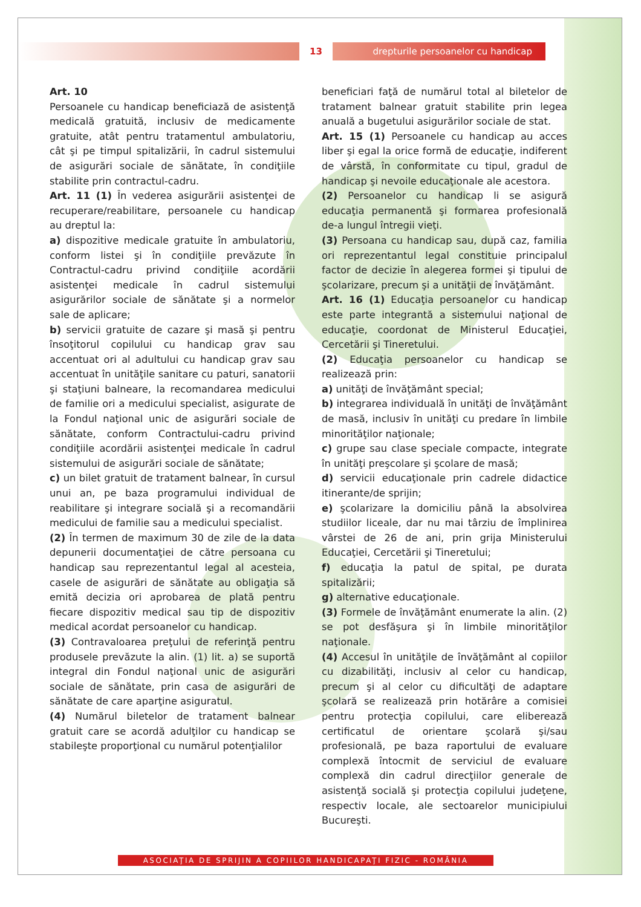13
drepturile persoanelor cu handicap
Art. 10
Persoanele cu handicap beneficiază de asistenţă medicală gratuită, inclusiv de medicamente gratuite, atât pentru tratamentul ambulatoriu, cât şi pe timpul spitalizării, în cadrul sistemului de asigurări sociale de sănătate, în condiţiile stabilite prin contractul-cadru.
Art. 11 (1) În vederea asigurării asistenţei de recuperare/reabilitare, persoanele cu handicap au dreptul la:
a) dispozitive medicale gratuite în ambulatoriu, conform listei şi în condiţiile prevăzute în Contractul-cadru privind condiţiile acordării asistenţei medicale în cadrul sistemului asigurărilor sociale de sănătate şi a normelor sale de aplicare;
b) servicii gratuite de cazare şi masă şi pentru însoţitorul copilului cu handicap grav sau accentuat ori al adultului cu handicap grav sau accentuat în unităţile sanitare cu paturi, sanatorii şi staţiuni balneare, la recomandarea medicului de familie ori a medicului specialist, asigurate de la Fondul naţional unic de asigurări sociale de sănătate, conform Contractului-cadru privind condiţiile acordării asistenţei medicale în cadrul sistemului de asigurări sociale de sănătate;
c) un bilet gratuit de tratament balnear, în cursul unui an, pe baza programului individual de reabilitare şi integrare socială şi a recomandării medicului de familie sau a medicului specialist.
(2) În termen de maximum 30 de zile de la data depunerii documentaţiei de către persoana cu handicap sau reprezentantul legal al acesteia, casele de asigurări de sănătate au obligaţia să emită decizia ori aprobarea de plată pentru fiecare dispozitiv medical sau tip de dispozitiv medical acordat persoanelor cu handicap.
(3) Contravaloarea preţului de referinţă pentru produsele prevăzute la alin. (1) lit. a) se suportă integral din Fondul naţional unic de asigurări sociale de sănătate, prin casa de asigurări de sănătate de care aparţine asiguratul.
(4) Numărul biletelor de tratament balnear gratuit care se acordă adulţilor cu handicap se stabileşte proporţional cu numărul potenţialilor
beneficiari faţă de numărul total al biletelor de tratament balnear gratuit stabilite prin legea anuală a bugetului asigurărilor sociale de stat.
Art. 15 (1) Persoanele cu handicap au acces liber şi egal la orice formă de educaţie, indiferent de vârstă, în conformitate cu tipul, gradul de handicap şi nevoile educaţionale ale acestora.
(2) Persoanelor cu handicap li se asigură educaţia permanentă şi formarea profesională de-a lungul întregii vieţi.
(3) Persoana cu handicap sau, după caz, familia ori reprezentantul legal constituie principalul factor de decizie în alegerea formei şi tipului de şcolarizare, precum şi a unităţii de învăţământ.
Art. 16 (1) Educaţia persoanelor cu handicap este parte integrantă a sistemului naţional de educaţie, coordonat de Ministerul Educaţiei, Cercetării şi Tineretului.
(2) Educaţia persoanelor cu handicap se realizează prin:
a) unităţi de învăţământ special;
b) integrarea individuală în unităţi de învăţământ de masă, inclusiv în unităţi cu predare în limbile minorităţilor naţionale;
c) grupe sau clase speciale compacte, integrate în unităţi preşcolare şi şcolare de masă;
d) servicii educaţionale prin cadrele didactice itinerante/de sprijin;
e) şcolarizare la domiciliu până la absolvirea studiilor liceale, dar nu mai târziu de împlinirea vârstei de 26 de ani, prin grija Ministerului Educaţiei, Cercetării şi Tineretului;
f) educaţia la patul de spital, pe durata spitalizării;
g) alternative educaţionale.
(3) Formele de învăţământ enumerate la alin. (2) se pot desfăşura şi în limbile minorităţilor naţionale.
(4) Accesul în unităţile de învăţământ al copiilor cu dizabilităţi, inclusiv al celor cu handicap, precum şi al celor cu dificultăţi de adaptare şcolară se realizează prin hotărâre a comisiei pentru protecţia copilului, care eliberează certificatul de orientare şcolară şi/sau profesională, pe baza raportului de evaluare complexă întocmit de serviciul de evaluare complexă din cadrul direcţiilor generale de asistenţă socială şi protecţia copilului judeţene, respectiv locale, ale sectoarelor municipiului Bucureşti.
ASOCIAŢIA DE SPRIJIN A COPIILOR HANDICAPAŢI FIZIC - ROMÂNIA